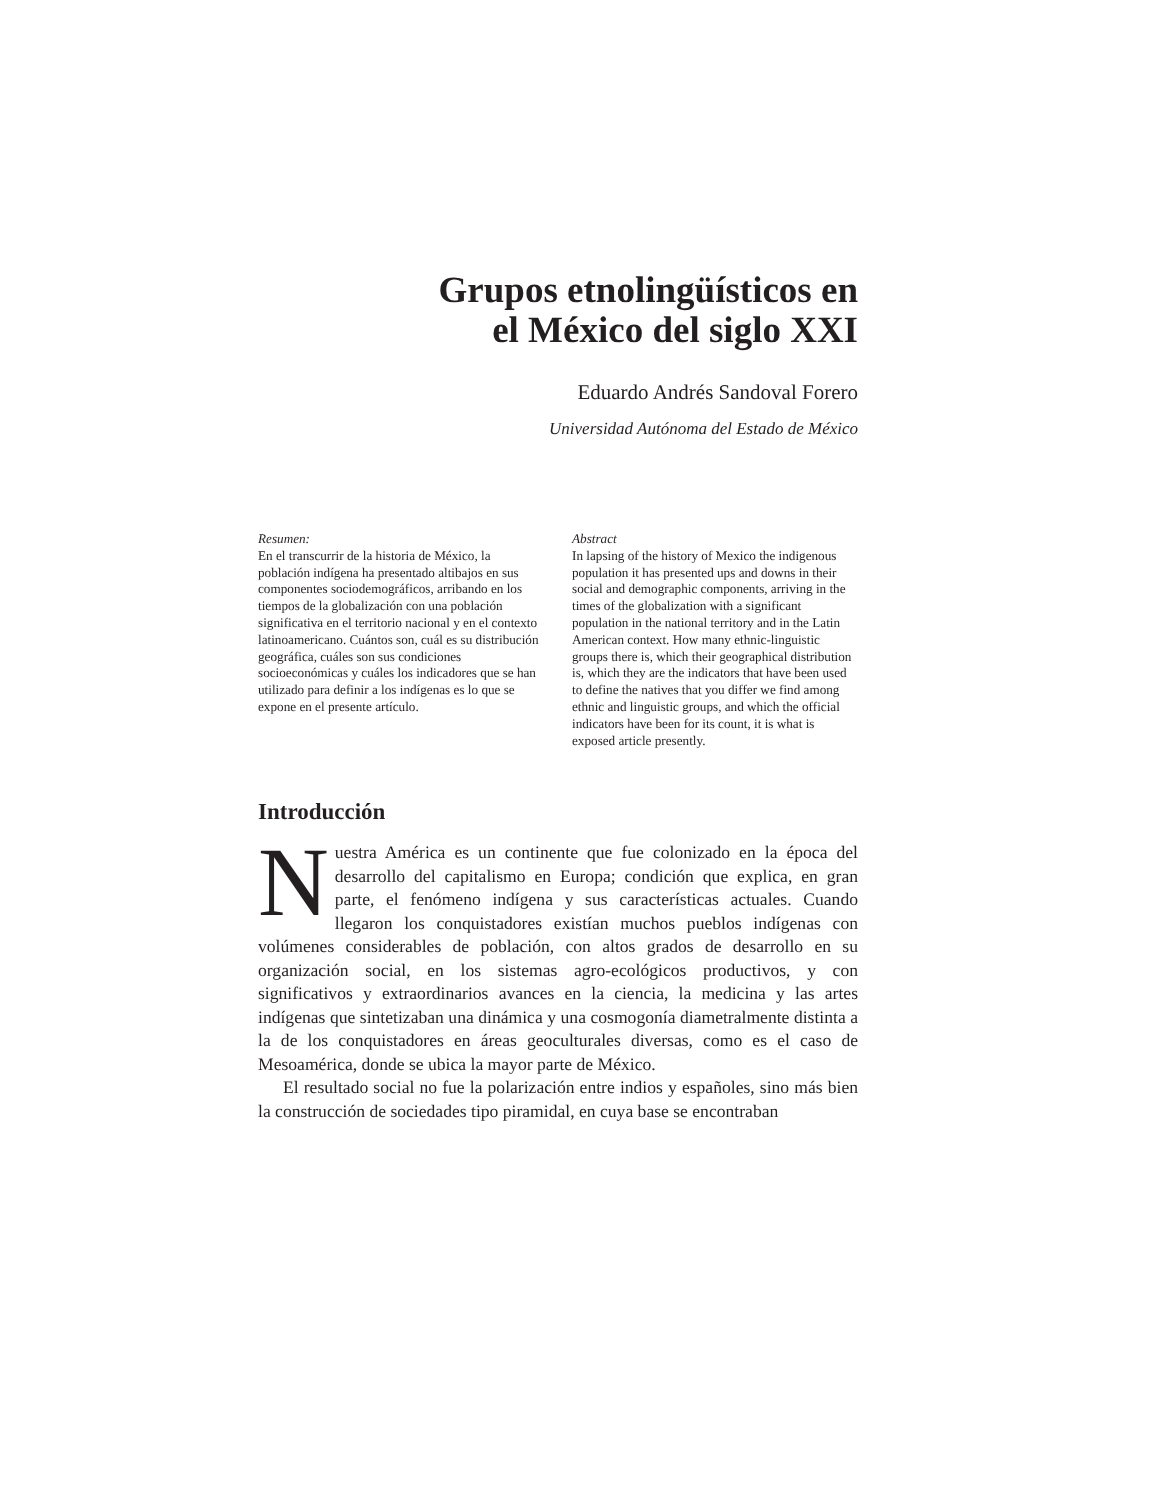Grupos etnolingüísticos en
el México del siglo XXI
Eduardo Andrés Sandoval Forero
Universidad Autónoma del Estado de México
Resumen:
En el transcurrir de la historia de México, la población indígena ha presentado altibajos en sus componentes sociodemográficos, arribando en los tiempos de la globalización con una población significativa en el territorio nacional y en el contexto latinoamericano. Cuántos son, cuál es su distribución geográfica, cuáles son sus condiciones socioeconómicas y cuáles los indicadores que se han utilizado para definir a los indígenas es lo que se expone en el presente artículo.
Abstract
In lapsing of the history of Mexico the indigenous population it has presented ups and downs in their social and demographic components, arriving in the times of the globalization with a significant population in the national territory and in the Latin American context. How many ethnic-linguistic groups there is, which their geographical distribution is, which they are the indicators that have been used to define the natives that you differ we find among ethnic and linguistic groups, and which the official indicators have been for its count, it is what is exposed article presently.
Introducción
Nuestra América es un continente que fue colonizado en la época del desarrollo del capitalismo en Europa; condición que explica, en gran parte, el fenómeno indígena y sus características actuales. Cuando llegaron los conquistadores existían muchos pueblos indígenas con volúmenes considerables de población, con altos grados de desarrollo en su organización social, en los sistemas agro-ecológicos productivos, y con significativos y extraordinarios avances en la ciencia, la medicina y las artes indígenas que sintetizaban una dinámica y una cosmogonía diametralmente distinta a la de los conquistadores en áreas geoculturales diversas, como es el caso de Mesoamérica, donde se ubica la mayor parte de México.
El resultado social no fue la polarización entre indios y españoles, sino más bien la construcción de sociedades tipo piramidal, en cuya base se encontraban